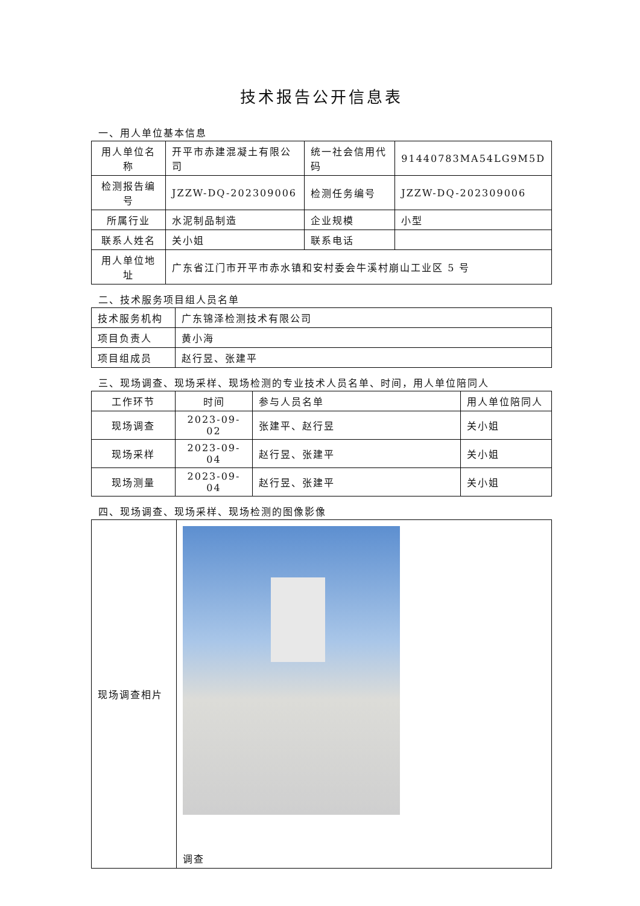技术报告公开信息表
一、用人单位基本信息
| 用人单位名称 | 开平市赤建混凝土有限公司 | 统一社会信用代码 | 91440783MA54LG9M5D |
| 检测报告编号 | JZZW-DQ-202309006 | 检测任务编号 | JZZW-DQ-202309006 |
| 所属行业 | 水泥制品制造 | 企业规模 | 小型 |
| 联系人姓名 | 关小姐 | 联系电话 | |
| 用人单位地址 | 广东省江门市开平市赤水镇和安村委会牛溪村崩山工业区 5 号 | | |
二、技术服务项目组人员名单
| 技术服务机构 | 广东锦泽检测技术有限公司 |
| 项目负责人 | 黄小海 |
| 项目组成员 | 赵行昱、张建平 |
三、现场调查、现场采样、现场检测的专业技术人员名单、时间，用人单位陪同人
| 工作环节 | 时间 | 参与人员名单 | 用人单位陪同人 |
| --- | --- | --- | --- |
| 现场调查 | 2023-09-02 | 张建平、赵行昱 | 关小姐 |
| 现场采样 | 2023-09-04 | 赵行昱、张建平 | 关小姐 |
| 现场测量 | 2023-09-04 | 赵行昱、张建平 | 关小姐 |
四、现场调查、现场采样、现场检测的图像影像
| 现场调查相片 | 调查 |